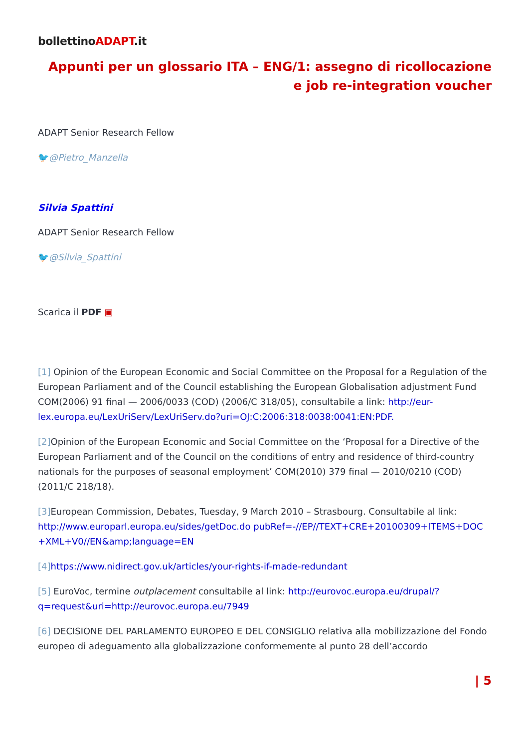bollettinoADAPT.it
Appunti per un glossario ITA – ENG/1: assegno di ricollocazione e job re-integration voucher
ADAPT Senior Research Fellow
🐦@Pietro_Manzella
Silvia Spattini
ADAPT Senior Research Fellow
🐦@Silvia_Spattini
Scarica il PDF ▣
[1] Opinion of the European Economic and Social Committee on the Proposal for a Regulation of the European Parliament and of the Council establishing the European Globalisation adjustment Fund COM(2006) 91 final — 2006/0033 (COD) (2006/C 318/05), consultabile a link: http://eur-lex.europa.eu/LexUriServ/LexUriServ.do?uri=OJ:C:2006:318:0038:0041:EN:PDF.
[2] Opinion of the European Economic and Social Committee on the ‘Proposal for a Directive of the European Parliament and of the Council on the conditions of entry and residence of third-country nationals for the purposes of seasonal employment’ COM(2010) 379 final — 2010/0210 (COD) (2011/C 218/18).
[3] European Commission, Debates, Tuesday, 9 March 2010 – Strasbourg. Consultabile al link: http://www.europarl.europa.eu/sides/getDoc.do pubRef=-//EP//TEXT+CRE+20100309+ITEMS+DOC +XML+V0//EN&amp;language=EN
[4] https://www.nidirect.gov.uk/articles/your-rights-if-made-redundant
[5] EuroVoc, termine outplacement consultabile al link: http://eurovoc.europa.eu/drupal/?q=request&uri=http://eurovoc.europa.eu/7949
[6] DECISIONE DEL PARLAMENTO EUROPEO E DEL CONSIGLIO relativa alla mobilizzazione del Fondo europeo di adeguamento alla globalizzazione conformemente al punto 28 dell’accordo
| 5